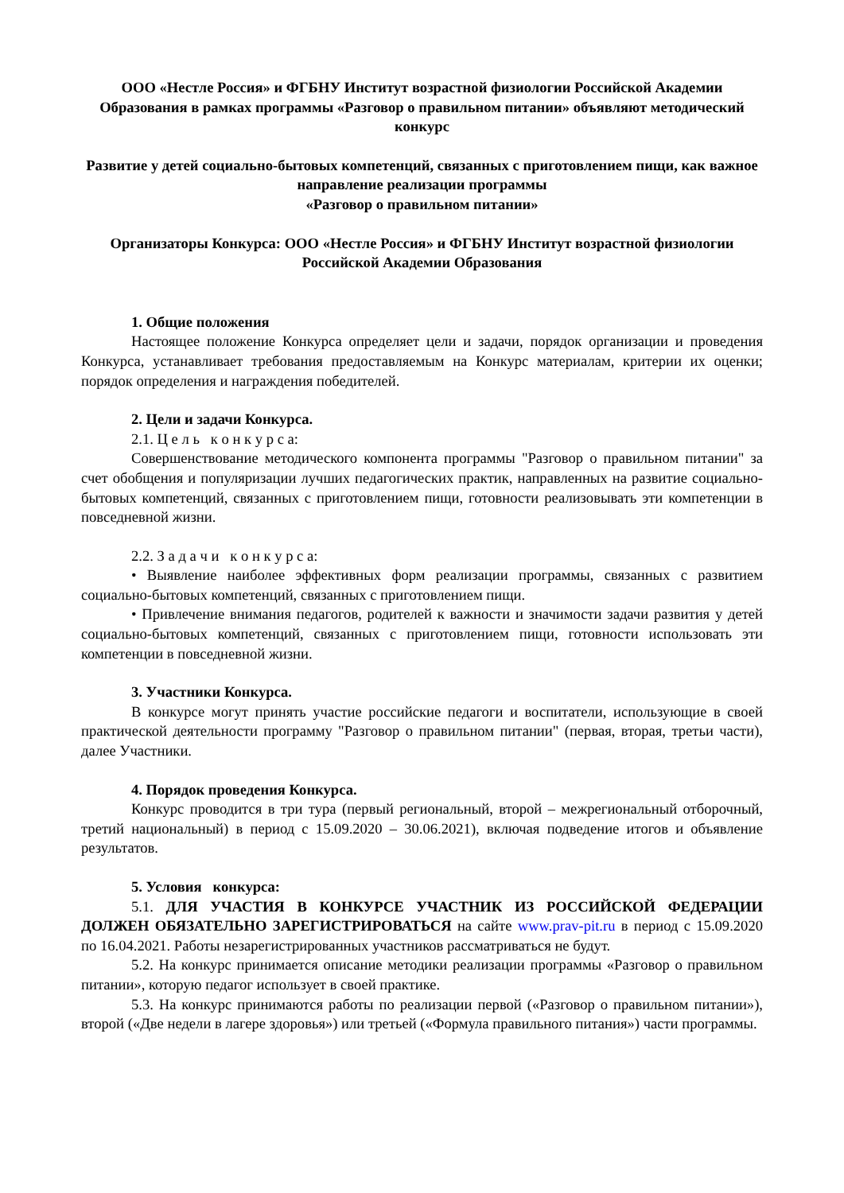ООО «Нестле Россия» и ФГБНУ Институт возрастной физиологии Российской Академии Образования в рамках программы «Разговор о правильном питании» объявляют методический конкурс
Развитие у детей социально-бытовых компетенций, связанных с приготовлением пищи, как важное направление реализации программы
«Разговор о правильном питании»
Организаторы Конкурса: ООО «Нестле Россия» и ФГБНУ Институт возрастной физиологии Российской Академии Образования
1. Общие положения
Настоящее положение Конкурса определяет цели и задачи, порядок организации и проведения Конкурса, устанавливает требования предоставляемым на Конкурс материалам, критерии их оценки; порядок определения и награждения победителей.
2. Цели и задачи Конкурса.
2.1. Ц е л ь к о н к у р с а:
Совершенствование методического компонента программы "Разговор о правильном питании" за счет обобщения и популяризации лучших педагогических практик, направленных на развитие социально-бытовых компетенций, связанных с приготовлением пищи, готовности реализовывать эти компетенции в повседневной жизни.
2.2. З а д а ч и к о н к у р с а:
• Выявление наиболее эффективных форм реализации программы, связанных с развитием социально-бытовых компетенций, связанных с приготовлением пищи.
• Привлечение внимания педагогов, родителей к важности и значимости задачи развития у детей социально-бытовых компетенций, связанных с приготовлением пищи, готовности использовать эти компетенции в повседневной жизни.
3. Участники Конкурса.
В конкурсе могут принять участие российские педагоги и воспитатели, использующие в своей практической деятельности программу "Разговор о правильном питании" (первая, вторая, третьи части), далее Участники.
4. Порядок проведения Конкурса.
Конкурс проводится в три тура (первый региональный, второй – межрегиональный отборочный, третий национальный) в период с 15.09.2020 – 30.06.2021), включая подведение итогов и объявление результатов.
5. Условия конкурса:
5.1. ДЛЯ УЧАСТИЯ В КОНКУРСЕ УЧАСТНИК ИЗ РОССИЙСКОЙ ФЕДЕРАЦИИ ДОЛЖЕН ОБЯЗАТЕЛЬНО ЗАРЕГИСТРИРОВАТЬСЯ на сайте www.prav-pit.ru в период с 15.09.2020 по 16.04.2021. Работы незарегистрированных участников рассматриваться не будут.
5.2. На конкурс принимается описание методики реализации программы «Разговор о правильном питании», которую педагог использует в своей практике.
5.3. На конкурс принимаются работы по реализации первой («Разговор о правильном питании»), второй («Две недели в лагере здоровья») или третьей («Формула правильного питания») части программы.